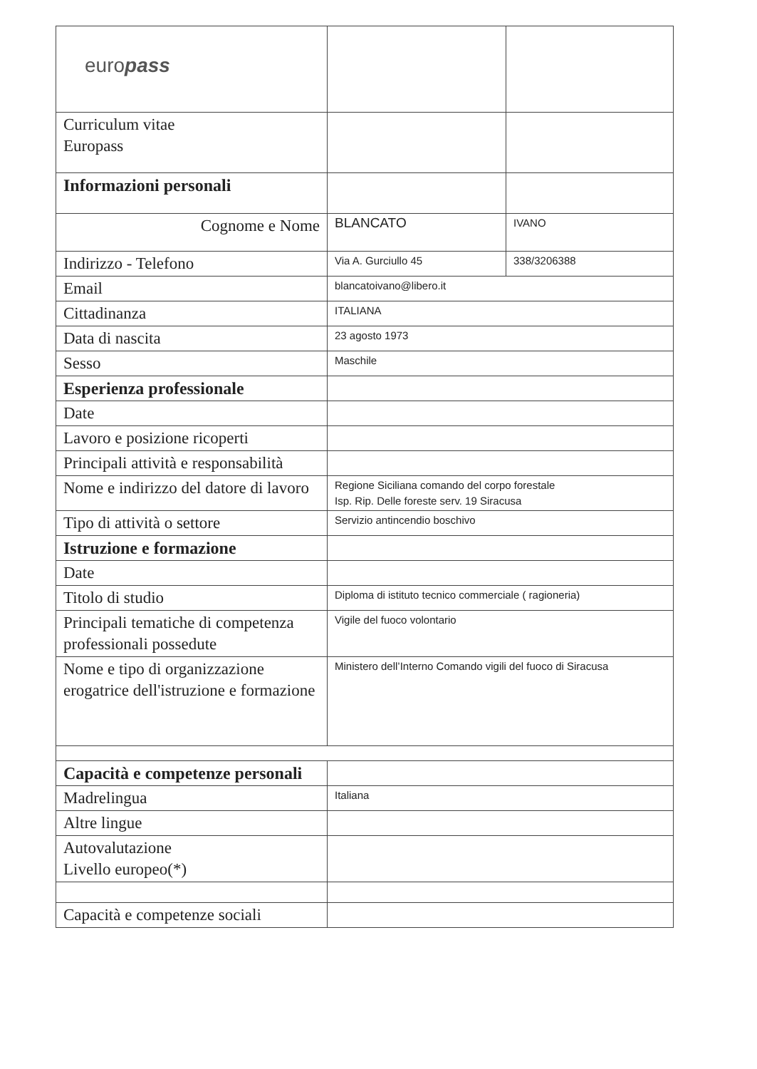| euro pass | | |
| Curriculum vitae Europass | | |
| Informazioni personali | | |
| Cognome e Nome | BLANCATO | IVANO |
| Indirizzo - Telefono | Via A. Gurciullo 45 | 338/3206388 |
| Email | blancatoivano@libero.it | |
| Cittadinanza | ITALIANA | |
| Data di nascita | 23 agosto 1973 | |
| Sesso | Maschile | |
| Esperienza professionale | | |
| Date | | |
| Lavoro e posizione ricoperti | | |
| Principali attività e responsabilità | | |
| Nome e indirizzo del datore di lavoro | Regione Siciliana comando del corpo forestale Isp. Rip. Delle foreste serv. 19 Siracusa | |
| Tipo di attività o settore | Servizio antincendio boschivo | |
| Istruzione e formazione | | |
| Date | | |
| Titolo di studio | Diploma di istituto tecnico commerciale ( ragioneria) | |
| Principali tematiche di competenza professionali possedute | Vigile del fuoco volontario | |
| Nome e tipo di organizzazione erogatrice dell'istruzione e formazione | Ministero dell’Interno Comando vigili del fuoco di Siracusa | |
| Capacità e competenze personali | | |
| Madrelingua | Italiana | |
| Altre lingue | | |
| Autovalutazione Livello europeo(*) | | |
| Capacità e competenze sociali | | |